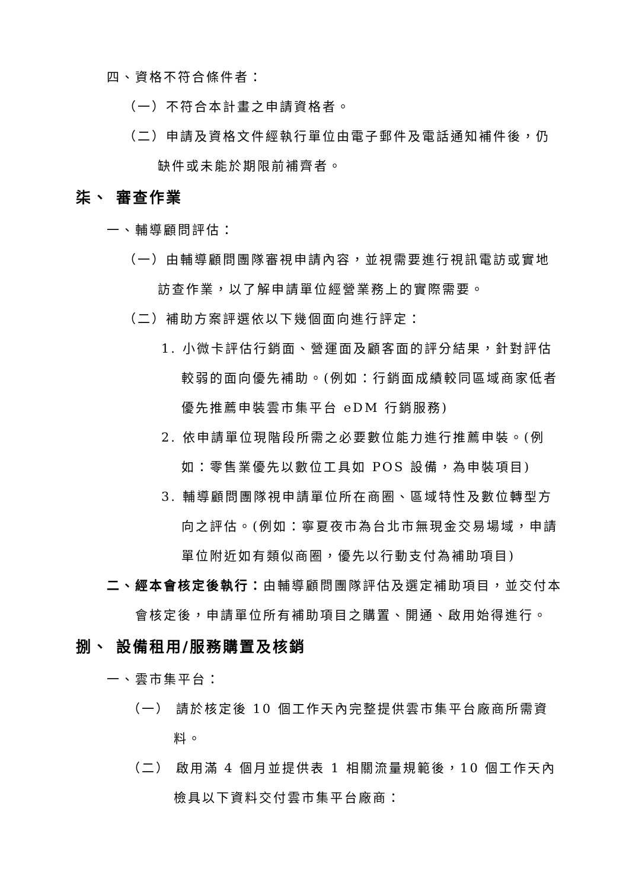四、資格不符合條件者：
（一）不符合本計畫之申請資格者。
（二）申請及資格文件經執行單位由電子郵件及電話通知補件後，仍缺件或未能於期限前補齊者。
柒、 審查作業
一、輔導顧問評估：
（一）由輔導顧問團隊審視申請內容，並視需要進行視訊電訪或實地訪查作業，以了解申請單位經營業務上的實際需要。
（二）補助方案評選依以下幾個面向進行評定：
1. 小微卡評估行銷面、營運面及顧客面的評分結果，針對評估較弱的面向優先補助。(例如：行銷面成績較同區域商家低者優先推薦申裝雲市集平台 eDM 行銷服務)
2. 依申請單位現階段所需之必要數位能力進行推薦申裝。(例如：零售業優先以數位工具如 POS 設備，為申裝項目)
3. 輔導顧問團隊視申請單位所在商圈、區域特性及數位轉型方向之評估。(例如：寧夏夜市為台北市無現金交易場域，申請單位附近如有類似商圈，優先以行動支付為補助項目)
二、經本會核定後執行：由輔導顧問團隊評估及選定補助項目，並交付本會核定後，申請單位所有補助項目之購置、開通、啟用始得進行。
捌、 設備租用/服務購置及核銷
一、雲市集平台：
（一） 請於核定後 10 個工作天內完整提供雲市集平台廠商所需資料。
（二） 啟用滿 4 個月並提供表 1 相關流量規範後，10 個工作天內檢具以下資料交付雲市集平台廠商：